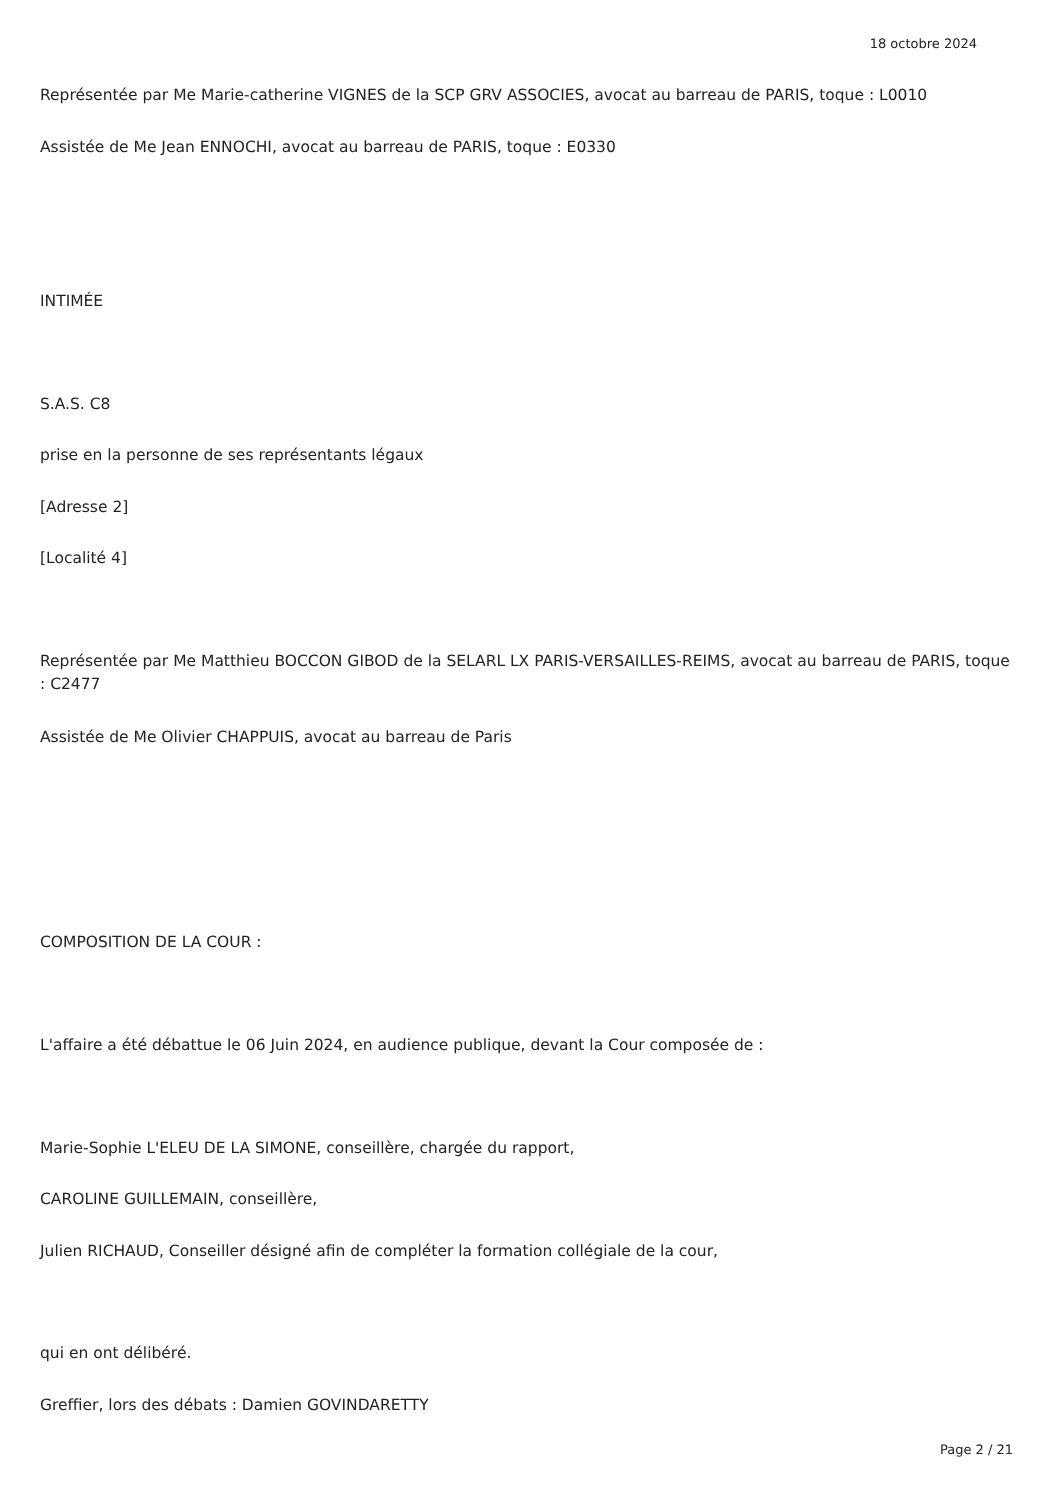18 octobre 2024
Représentée par Me Marie-catherine VIGNES de la SCP GRV ASSOCIES, avocat au barreau de PARIS, toque : L0010
Assistée de Me Jean ENNOCHI, avocat au barreau de PARIS, toque : E0330
INTIMÉE
S.A.S. C8
prise en la personne de ses représentants légaux
[Adresse 2]
[Localité 4]
Représentée par Me Matthieu BOCCON GIBOD de la SELARL LX PARIS-VERSAILLES-REIMS, avocat au barreau de PARIS, toque : C2477
Assistée de Me Olivier CHAPPUIS, avocat au barreau de Paris
COMPOSITION DE LA COUR :
L'affaire a été débattue le 06 Juin 2024, en audience publique, devant la Cour composée de :
Marie-Sophie L'ELEU DE LA SIMONE, conseillère, chargée du rapport,
CAROLINE GUILLEMAIN, conseillère,
Julien RICHAUD, Conseiller désigné afin de compléter la formation collégiale de la cour,
qui en ont délibéré.
Greffier, lors des débats : Damien GOVINDARETTY
Page 2 / 21